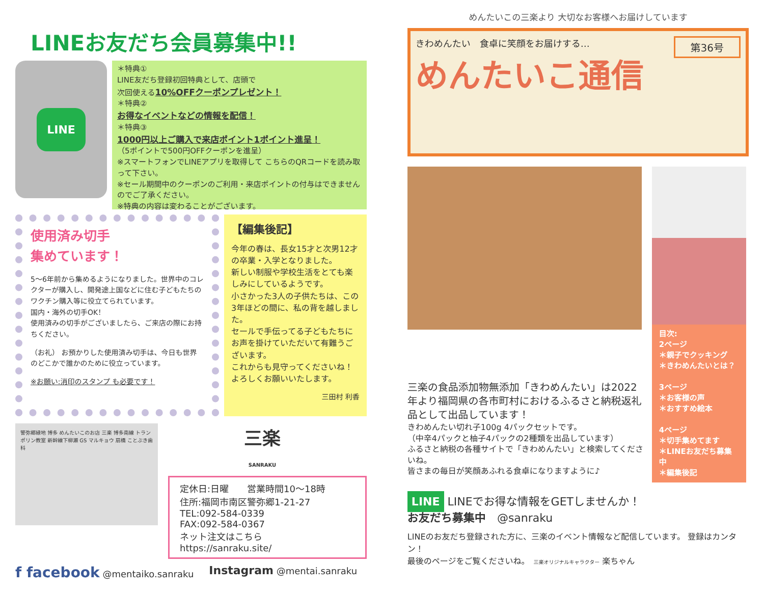LINEお友だち会員募集中!!
LINE
＊特典①
LINE友だち登録初回特典として、店頭で
次回使える10%OFFクーポンプレゼント！
＊特典②
お得なイベントなどの情報を配信！
＊特典③
1000円以上ご購入で来店ポイント1ポイント進呈！
（5ポイントで500円OFFクーポンを進呈）
※スマートフォンでLINEアプリを取得して こちらのQRコードを読み取って下さい。
※セール期間中のクーポンのご利用・来店ポイントの付与はできませんのでご了承ください。
※特典の内容は変わることがございます。
使用済み切手
集めています！
5～6年前から集めるようになりました。世界中のコレクターが購入し、開発途上国などに住む子どもたちのワクチン購入等に役立てられています。
国内・海外の切手OK！
使用済みの切手がございましたら、ご来店の際にお持ちください。
（お礼） お預かりした使用済み切手は、今日も世界のどこかで誰かのために役立っています。
※お願い:消印のスタンプ も必要です！
【編集後記】
今年の春は、長女15才と次男12才の卒業・入学となりました。
新しい制服や学校生活をとても楽しみにしているようです。
小さかった3人の子供たちは、この3年ほどの間に、私の背を越しました。
セールで手伝ってる子どもたちにお声を掛けていただいて有難うございます。
これからも見守ってくださいね！
よろしくお願いいたします。
三田村 利香
警弥郷緑地 博多 めんたいこのお店 三楽 博多南線 トランポリン教室 新幹線下柳瀬 GS マルキョウ 扇橋 ことぶき歯科
三楽
SANRAKU
定休日:日曜　　営業時間10～18時
住所:福岡市南区警弥郷1-21-27
TEL:092-584-0339
FAX:092-584-0367
ネット注文はこちら
https://sanraku.site/
f facebook @mentaiko.sanraku Instagram @mentai.sanraku
めんたいこの三楽より 大切なお客様へお届けしています
きわめんたい　食卓に笑顔をお届けする… 第36号
めんたいこ通信
目次:
2ページ
＊親子でクッキング
＊きわめんたいとは？
3ページ
＊お客様の声
＊おすすめ絵本
4ページ
＊切手集めてます
＊LINEお友だち募集中
＊編集後記
三楽の食品添加物無添加「きわめんたい」は2022年より福岡県の各市町村におけるふるさと納税返礼品として出品しています！
きわめんたい切れ子100g 4パックセットです。
（中辛4パックと柚子4パックの2種類を出品しています）
ふるさと納税の各種サイトで「きわめんたい」と検索してくださいね。
皆さまの毎日が笑顔あふれる食卓になりますように♪
LINE LINEでお得な情報をGETしませんか！
お友だち募集中　@sanraku
LINEのお友だち登録された方に、三楽のイベント情報など配信しています。 登録はカンタン！
最後のページをご覧くださいね。　三楽オリジナルキャラクター 楽ちゃん